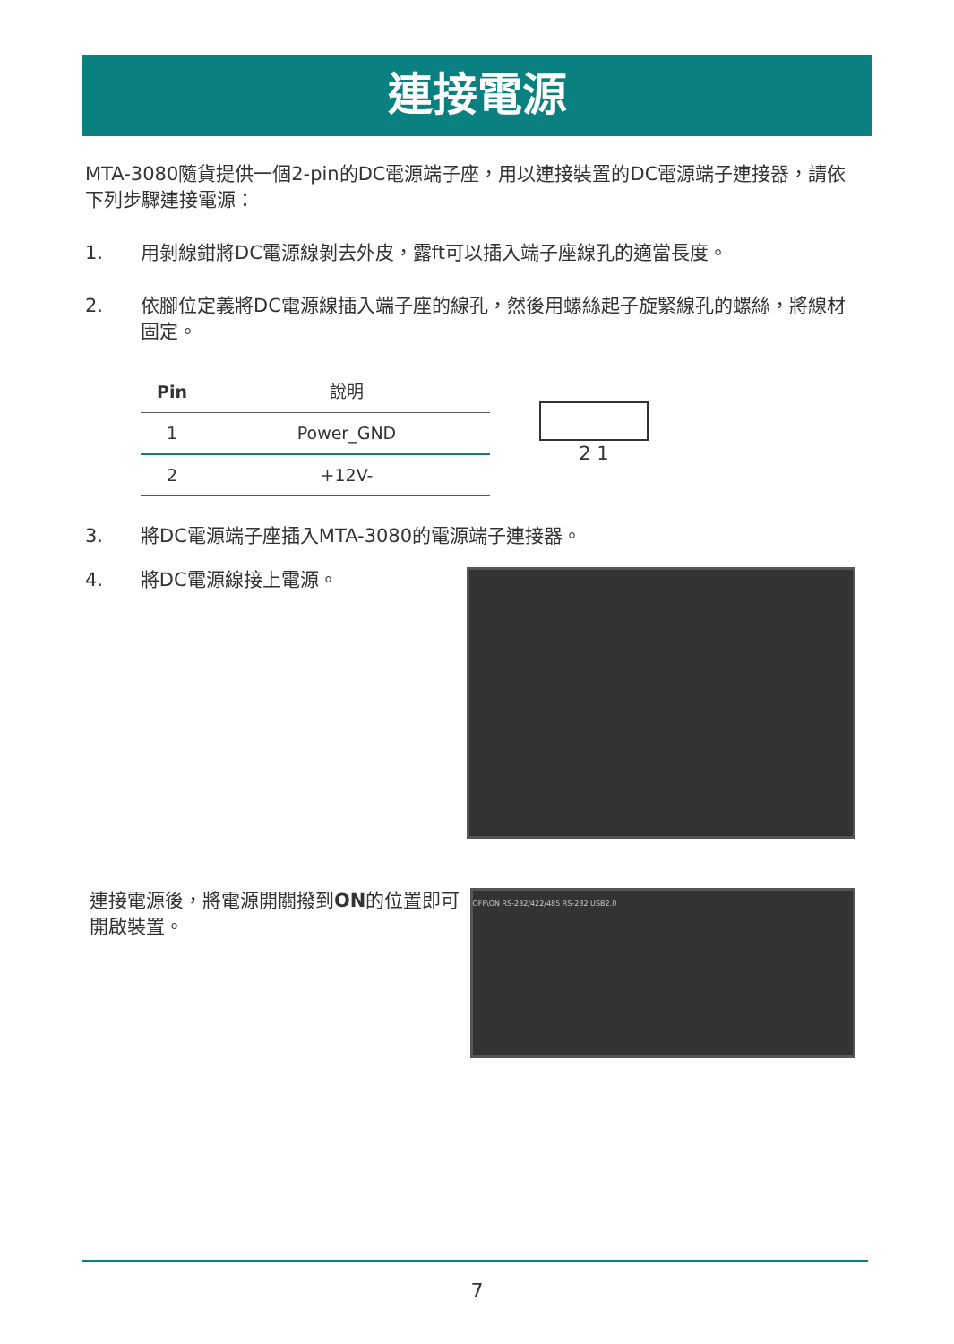連接電源
MTA-3080隨貨提供一個2-pin的DC電源端子座，用以連接裝置的DC電源端子連接器，請依下列步驟連接電源：
1. 用剝線鉗將DC電源線剝去外皮，露ft可以插入端子座線孔的適當長度。
2. 依腳位定義將DC電源線插入端子座的線孔，然後用螺絲起子旋緊線孔的螺絲，將線材固定。
| Pin | 說明 |
| --- | --- |
| 1 | Power_GND |
| 2 | +12V- |
2 1
3. 將DC電源端子座插入MTA-3080的電源端子連接器。
4. 將DC電源線接上電源。
連接電源後，將電源開關撥到ON的位置即可開啟裝置。
OFF\ON RS-232/422/485 RS-232 USB2.0
7